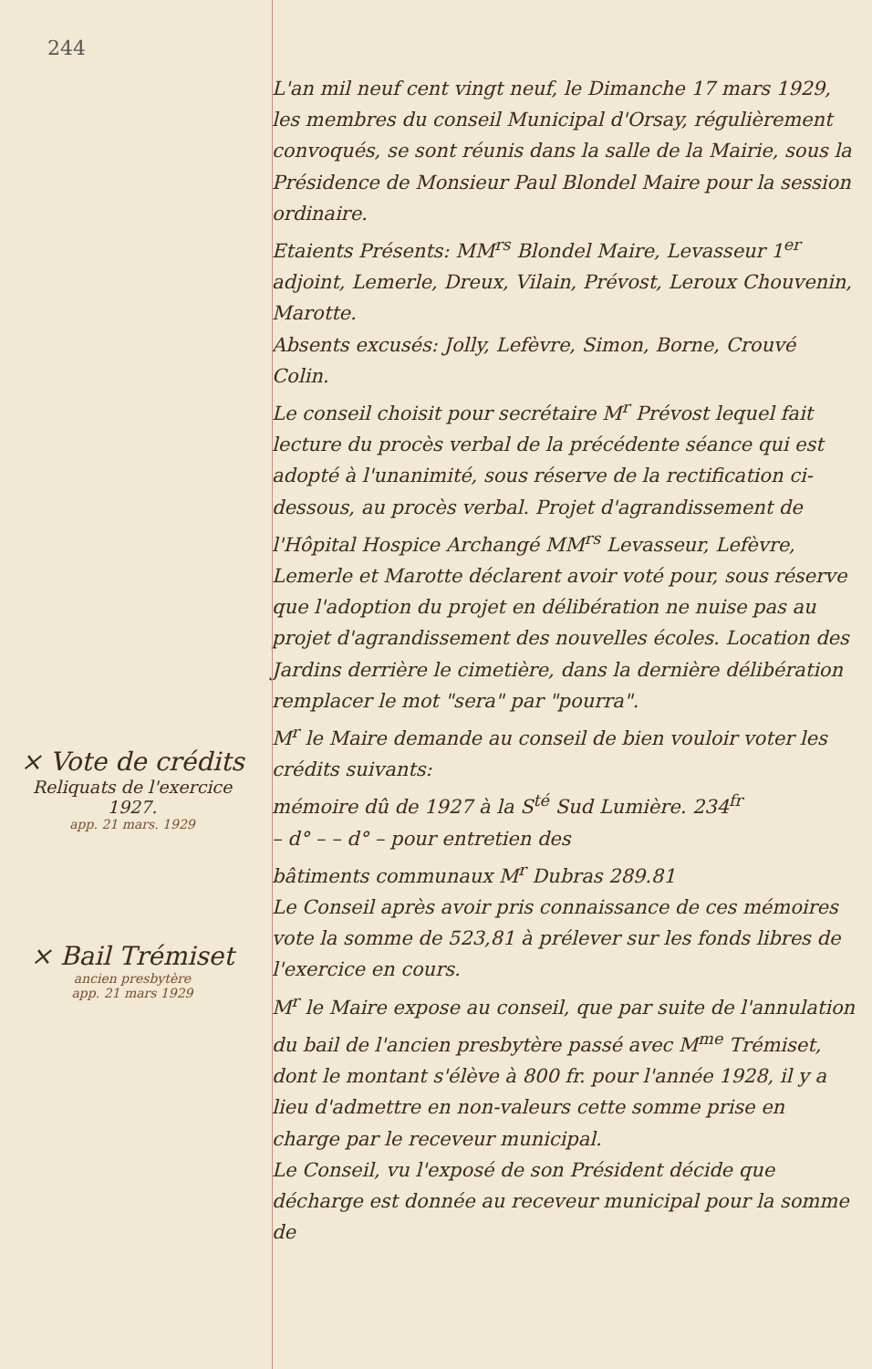244
× Vote de crédits
Reliquats de l'exercice
1927.
app. 21 mars. 1929
× Bail Trémiset
ancien presbytère
app. 21 mars 1929
L'an mil neuf cent vingt neuf, le Dimanche 17 mars 1929, les membres du conseil Municipal d'Orsay, régulièrement convoqués, se sont réunis dans la salle de la Mairie, sous la Présidence de Monsieur Paul Blondel Maire pour la session ordinaire.
Etaients Présents: MM<sup>rs</sup> Blondel Maire, Levasseur 1<sup>er</sup> adjoint, Lemerle, Dreux, Vilain, Prévost, Leroux Chouvenin, Marotte.
Absents excusés: Jolly, Lefèvre, Simon, Borne, Crouvé Colin.
Le conseil choisit pour secrétaire M<sup>r</sup> Prévost lequel fait lecture du procès verbal de la précédente séance qui est adopté à l'unanimité, sous réserve de la rectification ci-dessous, au procès verbal. Projet d'agrandissement de l'Hôpital Hospice Archangé MM<sup>rs</sup> Levasseur, Lefèvre, Lemerle et Marotte déclarent avoir voté pour, sous réserve que l'adoption du projet en délibération ne nuise pas au projet d'agrandissement des nouvelles écoles. Location des Jardins derrière le cimetière, dans la dernière délibération remplacer le mot "sera" par "pourra".
M<sup>r</sup> le Maire demande au conseil de bien vouloir voter les crédits suivants:
mémoire dû de 1927 à la S<sup>té</sup> Sud Lumière. 234<sup>fr</sup>
– d° – – d° – pour entretien des
bâtiments communaux M<sup>r</sup> Dubras 289.81
Le Conseil après avoir pris connaissance de ces mémoires vote la somme de 523,81 à prélever sur les fonds libres de l'exercice en cours.
M<sup>r</sup> le Maire expose au conseil, que par suite de l'annulation du bail de l'ancien presbytère passé avec M<sup>me</sup> Trémiset, dont le montant s'élève à 800 fr. pour l'année 1928, il y a lieu d'admettre en non-valeurs cette somme prise en charge par le receveur municipal.
Le Conseil, vu l'exposé de son Président décide que décharge est donnée au receveur municipal pour la somme de